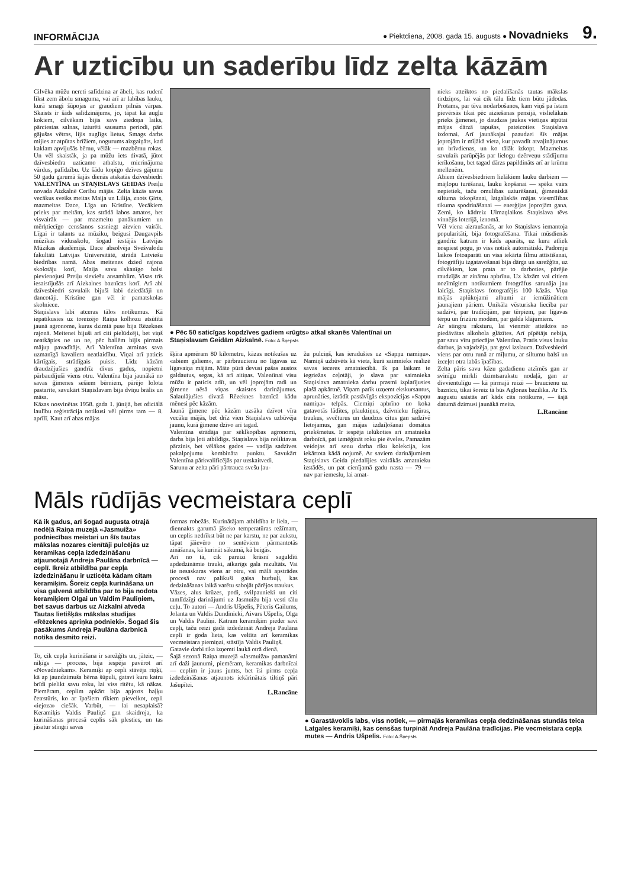INFORMĀCIJA ● Piektdiena, 2008. gada 15. augusts ● Novadnieks 9.
Ar uzticību un saderību līdz zelta kāzām
Cilvēka mūžu nereti salīdzina ar ābeli, kas rudenī līkst zem ābolu smaguma, vai arī ar labības lauku, kurā smagi šūpojas ar graudiem pilnās vārpas. Skaists ir šāds salīdzinājums, jo, tāpat kā augļu kokiem, cilvēkam bijis savs ziedoņa laiks, pārciestas salnas, izturēti sausuma periodi, pāri gājušas vētras, lijis auglīgs lietus. Smags darbs mijies ar atpūtas brīžiem, nogurums aizgaiņāts, kad kaklam apvijušās bērnu, vēlāk — mazbērnu rokas. Un vēl skaistāk, ja pa mūžu iets divatā, jūtot dzīvesbiedra uzticamo atbalstu, mierinājuma vārdus, palīdzību. Uz šādu kopīgo dzīves gājumu 50 gadu garumā šajās dienās atskatās dzīvesbiedri VALENTĪNA un STAŅISLAVS GEIDAS Preiļu novada Aizkalnē Cerību mājās. Zelta kāzās savus vecākus sveiks meitas Maija un Lilija, znots Ģirts, mazmeitas Dace, Līga un Kristīne. Vecākiem prieks par meitām, kas strādā labos amatos, bet visvairāk — par mazmeitu panākumiem un mērķtiecīgo censšanos sasniegt aizvien vairāk. Līgai ir talants uz mūziku, beigusi Daugavpils mūzikas vidusskolu, šogad iestājās Latvijas Mūzikas akadēmijā. Dace absolvēja Svešvalodu fakultāti Latvijas Universitātē, strādā Latviešu biedrības namā. Abas meitenes dzied rajona skolotāju korī, Maija savu skanīgo balsi pievienojusi Preiļu sieviešu ansamblim. Visas trīs iesaistījušās arī Aizkalnes baznīcas korī. Arī abi dzīvesbiedri savulaik bijuši labi dziedātāji un dancotāji. Kristīne gan vēl ir pamatskolas skolniece.
Staņislavs labi atceras tālos notikumus. Kā iepatikusies uz toreizējo Raiņa kolhozu atsūtītā jaunā agronome, kuras dzimtā puse bija Rēzeknes rajonā. Meitenei bijuši arī citi pielūdzēji, bet viņš neatkāpies ne un ne, pēc ballēm bijis pirmais mājup pavadītājs. Arī Valentīna atminas sava uzmanīgā kavaliera neatlaidību. Viņai arī paticis kārtīgais, strādīgais puisis. Līdz kāzām draudzējušies gandrīz divus gadus, nopietni pārbaudījuši viens otru. Valentīna bija jaunākā no savas ģimenes sešiem bērniem, pārējo lolota pastarīte, savukārt Staņislavam bija dvīņu brālis un māsa.
Kāzas nosvinētas 1958. gada 1. jūnijā, bet oficiālā laulību reģistrācija notikusi vēl pirms tam — 8. aprīlī. Kaut arī abas mājas
● Pēc 50 saticīgas kopdzīves gadiem «rūgts» atkal skanēs Valentīnai un Staņislavam Geidām Aizkalnē. Foto: A.Šņepsts
šķīra apmēram 80 kilometru, kāzas notikušas uz «abiem galiem», ar pārbraucienu no līgavas uz līgavaiņa mājām. Māte pūrā devusi pašas austos galdautus, segas, kā arī aitiņas. Valentīnai visu mūžu ir paticis adīt, un vēl joprojām radi un ģimene nēsā viņas skaistos darinājumus. Salaulājušies divatā Rēzeknes baznīcā kādu mēnesi pēc kāzām.
Jaunā ģimene pēc kāzām uzsāka dzīvot vīra vecāku mājās, bet drīz vien Staņislavs uzbūvēja jaunu, kurā ģimene dzīvo arī tagad.
Valentīna strādāja par sēklkopības agronomi, darbs bija ļoti atbildīgs. Staņislavs bija noliktavas pārzinis, bet vēlākos gados — vadīja sadzīves pakalpojumu kombināta punktu. Savukārt Valentīna pārkvalificējās par uzskaitvedi.
Sarunu ar zelta pāri pārtrauca svešu ļau-
žu pulciņš, kas ieradušies uz «Sapņu namiņu». Namiņš uzbūvēts kā vieta, kurā saimnieks realizē savas ieceres amatniecībā. Ik pa laikam te iegriežas ceļotāji, jo slava par saimnieka Staņislava amatnieka darbu prasmi izplatījusies plašā apkārtnē. Viņam patīk uzņemt ekskursantus, aprunāties, izrādīt pastāvīgās ekspozīcijas «Sapņu namiņa» telpās. Ciemiņi apbrīno no koka gatavotās lādītes, plauktiņus, dzīvnieku figūras, traukus, svečturus un daudzus citus gan sadzīvē lietojamus, gan mājas izdaiļošanai domātus priekšmetus. Ir iespēja ielūkoties arī amatnieka darbnīcā, pat izmēģināt roku pie ēveles. Pamazām veidojas arī senu darba rīku kolekcija, kas iekārtota kādā nojumē. Ar saviem darinājumiem Staņislavs Geida piedalījies vairākās amatnieku izstādēs, un pat cienījamā gadu nasta — 79 — nav par iemeslu, lai amat-
nieks atteiktos no piedalīšanās tautas mākslas tirdziņos, lai vai cik tālu līdz tiem būtu jādodas. Protams, par tēva nodarbošanos, kam viņš pa īstam pievērsās tikai pēc aiziešanas pensijā, vislielākais prieks ģimenei, jo daudzas jaukas vietiņas atpūtai mājas dārzā tapušas, pateicoties Staņislava izdomai. Arī jaunākajai paaudzei šīs mājas joprojām ir mīļākā vieta, kur pavadīt atvaļinājumus un brīvdienas, un ko tālāk izkopt. Mazmeitas savulaik parūpējās par lielogu dzērveņu stādījumu ierīkošanu, bet tagad dārzs papildināts arī ar krūmu mellenēm.
Abiem dzīvesbiedriem lielākiem lauku darbiem — mājlopu turēšanai, lauku kopšanai — spēka vairs nepietiek, taču omulības uzturēšanai, ģimeniskā siltuma izkopšanai, latgaliskās mājas viesmīlības tikuma spodrināšanai — enerģijas joprojām gana. Zemi, ko kādreiz Ulmaņlaikos Staņislava tēvs vinnējis loterijā, iznomā.
Vēl viena aizraušanās, ar ko Staņislavs iemantoja popularitāti, bija fotografēšana. Tikai mūsdienās gandrīz katram ir kāds aparāts, uz kura atliek nospiest pogu, jo viss notiek automātiski. Padomju laikos fotoaparāti un visa iekārta filmu attīstīšanai, fotogrāfiju izgatavošanai bija dārga un sarežģīta, uz cilvēkiem, kas prata ar to darboties, pārējie raudzījās ar zināmu apbrīnu. Uz kāzām vai citiem nozīmīgiem notikumiem fotogrāfus sarunāja jau laicīgi. Staņislavs fotografējis 100 kāzās. Viņa mājās aplūkojami albumi ar iemūžinātiem jaunajiem pāriem. Unikāla vēsturiska liecība par sadzīvi, par tradīcijām, par tērpiem, par līgavas tērpu un frizūru modēm, par galda klājumiem.
Ar stingru raksturu, lai vienmēr atteiktos no piedāvātas alkohola glāzītes. Arī pīpētājs nebija, par savu vīru priecājas Valentīna. Pratis visus lauku darbus, ja vajadzēja, pat govi izslauca. Dzīvesbiedri viens par otru runā ar mīļumu, ar siltumu balsī un izceļot otra labās īpašības.
Zelta pāris savu kāzu gadadienu atzīmēs gan ar svinīgu mirkli dzimtsarakstu nodaļā, gan ar divvientulīgu — kā pirmajā reizē — braucienu uz baznīcu, tikai šoreiz tā būs Aglonas bazilika. Ar 15. augustu saistās arī kāds cits notikums, — šajā datumā dzimusi jaunākā meita.
L.Rancāne
Māls rūdījās vecmeistara ceplī
Kā ik gadus, arī šogad augusta otrajā nedēļā Raiņa muzejā «Jasmuiža» podniecības meistari un šīs tautas mākslas nozares cienītāji pulcējās uz keramikas cepļa izdedzināšanu atjaunotajā Andreja Paulāna darbnīcā — ceplī. Ikreiz atbildība par cepļa izdedzināšanu ir uzticēta kādam citam keramiķim. Šoreiz cepļa kurināšana un visa galvenā atbildība par to bija nodota keramiķiem Olgai un Valdim Pauliņiem, bet savus darbus uz Aizkalni atveda Tautas lietišķās mākslas studijas «Rēzeknes apriņka podnieki». Šogad šis pasākums Andreja Paulāna darbnīcā notika desmito reizi.
To, cik cepļa kurināšana ir sarežģīts un, jāteic, — niķīgs — process, bija iespēja pavērot arī «Novadniekam». Keramiķi ap cepli stāvēja riņķī, kā ap jaundzimuša bērna šūpuli, gatavi kuru katru brīdi pielikt savu roku, lai viss ritētu, kā nākas. Piemēram, ceplim apkārt bija apjozts baļķu četrstūris, ko ar īpašiem rīkiem pievelkot, cepli «iejoza» ciešāk. Varbūt, — lai nesaplaisā? Keramiķis Valdis Pauliņš gan skaidroja, ka kurināšanas procesā ceplis sāk plesties, un tas jāsatur stingri savas
formas robežās. Kurinātājam atbildība ir liela, — diennakts garumā jāseko temperatūras režīmam, un ceplis nedrīkst būt ne par karstu, ne par aukstu, tāpat jāievēro no sentēviem pārmantotās zināšanas, kā kurināt sākumā, kā beigās.
Arī no tā, cik pareizi krāsnī saguldīti apdedzināmie trauki, atkarīgs gala rezultāts. Vai tie nesaskaras viens ar otru, vai mālā apstrādes procesā nav palikuši gaisa burbuļi, kas dedzināšanas laikā varētu sabojāt pārējos traukus.
Vāzes, alus krūzes, podi, svilpaunieki un citi tamlīdzīgi darinājumi uz Jasmuižu bija vesti tālu ceļu. To autori — Andris Ušpelis, Pēteris Gailums, Jolanta un Valdis Dundinieki, Aivars Ušpelis, Olga un Valdis Pauliņi. Katram keramiķim pieder savi cepļi, taču reizi gadā izdedzināt Andreja Paulāna ceplī ir goda lieta, kas veltīta arī keramikas vecmeistara piemiņai, stāstīja Valdis Pauliņš.
Gatavie darbi tika izņemti laukā otrā dienā.
Šajā sezonā Raiņa muzejā «Jasmuiža» pamanāmi arī daži jaunumi, piemēram, keramikas darbnīcai — ceplim ir jauns jumts, bet īsi pirms cepļa izdedzināšanas atjaunots iekārinātais tiltiņš pāri Jašupītei.
L.Rancāne
● Garastāvoklis labs, viss notiek, — pirmajās keramikas cepļa dedzināšanas stundās teica Latgales keramiķi, kas censšas turpināt Andreja Paulāna tradīcijas. Pie vecmeistara cepļa mutes — Andris Ušpelis. Foto: A.Šņepsts